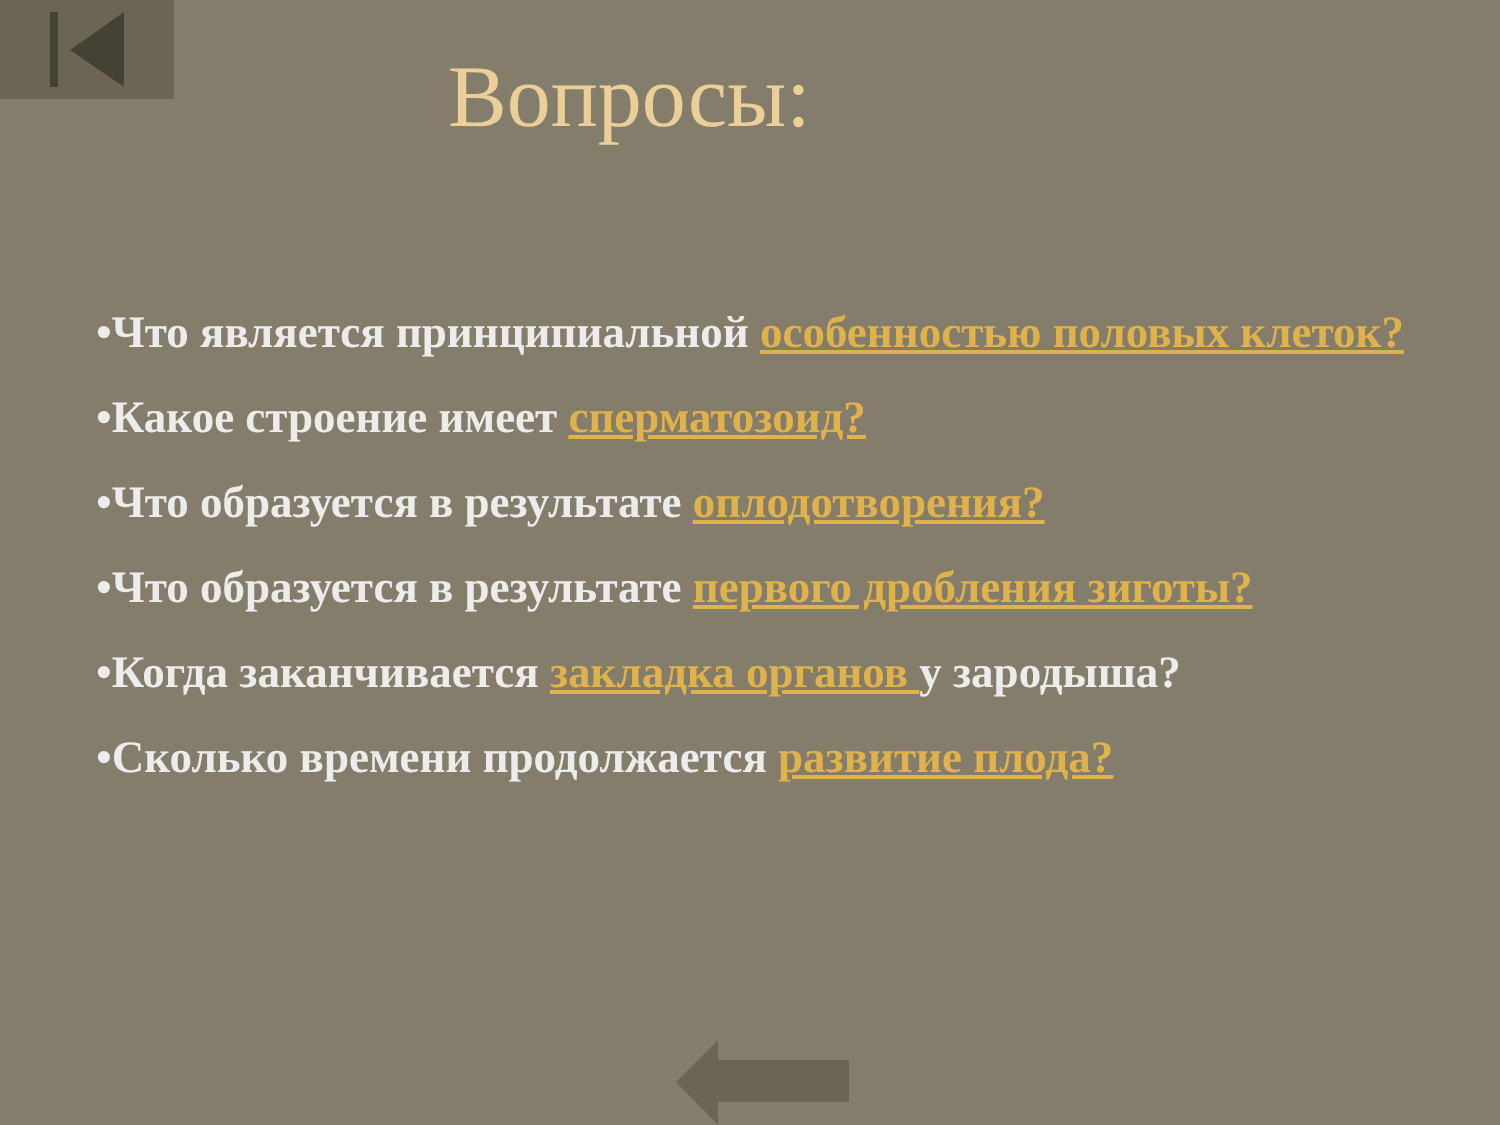Вопросы:
•Что является принципиальной особенностью половых клеток?
•Какое строение имеет сперматозоид?
•Что образуется в результате оплодотворения?
•Что образуется в результате первого дробления зиготы?
•Когда заканчивается закладка органов у зародыша?
•Сколько времени продолжается развитие плода?